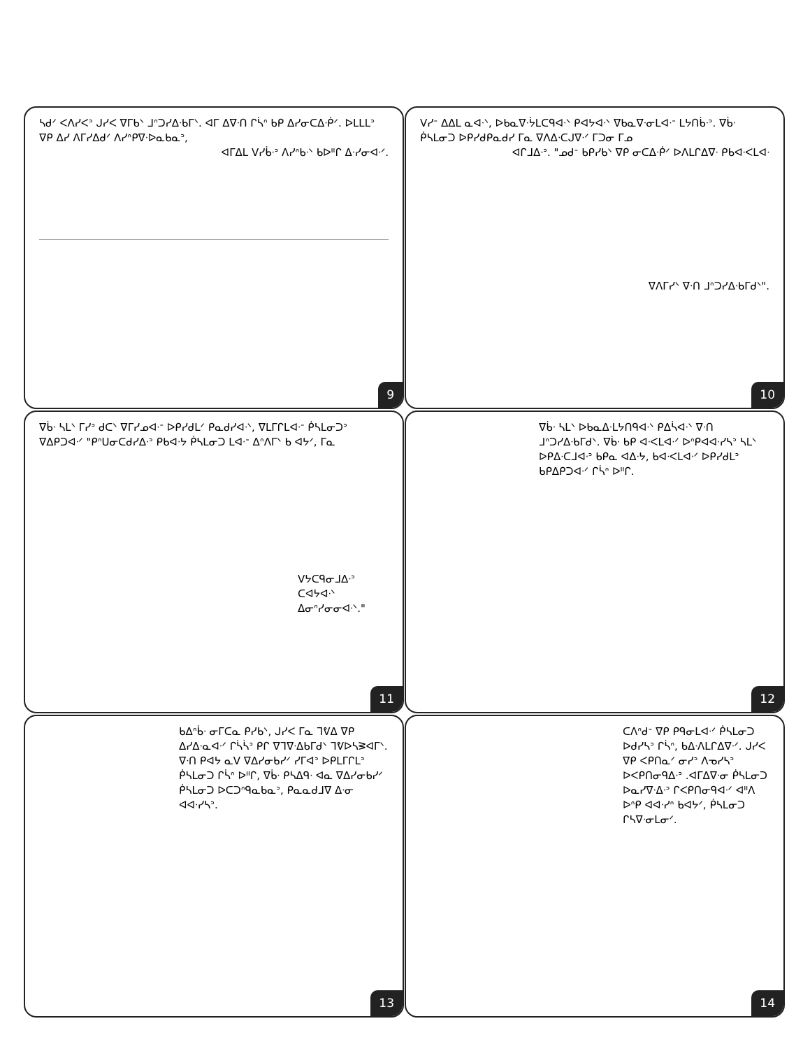ᓴᑯᐟ ᐸᐱᓯᐸᐣ ᒍᓯᐸ ᐁᒥᑲᐠ ᒧᐢᑐᓯᐃᐧᑲᒥᐠ. ᐊᒥ ᐃᐁᐧᑎ ᒋᓵᐢ ᑲᑭ ᐃᓯᓂᑕᐃᐧᑮᐟ. ᐅᒪᒪᒪᐣ ᐁᑭ ᐃᓯ ᐱᒥᓯᐃᑯᐟ ᐱᓯᐢᑭᐁᐧᐅᓇᑲᓇᐣ,
ᐊᒥᐃᒪ ᐯᓯᑳᐧᐣ ᐱᓯᐢᑲᐧᐠ ᑲᐅᐦᒋ ᐃᐧᓯᓂᐊᐧᐟ.
9
ᐯᓯᐨ ᐃᐃᒪ ᓇᐊᐧᐠ, ᐅᑲᓇᐁᐧᔮᒪᑕᑫᐊᐧᐠ ᑭᐊᔭᐊᐧᐠ ᐁᑲᓇᐁᐧᓂᒪᐊᐧᐨ ᒪᔭᑎᑳᐧᐣ. ᐁᑳᐧ ᑮᓴᒪᓂᑐ ᐅᑭᓯᑯᑭᓇᑯᓯ ᒥᓇ ᐁᐱᐃᐧᑕᒍᐁᐧᐟ ᒥᑐᓂ ᒥᓄ
ᐊᒋᒧᐃᐧᐣ. "ᓄᑯᐨ ᑲᑭᓯᑲᐠ ᐁᑭ ᓂᑕᐃᐧᑮᐟ ᐅᐱᒪᒋᐃᐁᐧ ᑭᑲᐊᐧᐸᒪᐊᐧ
ᐁᐱᒥᓯᐠ ᐁᐧᑎ ᒧᐢᑐᓯᐃᐧᑲᒥᑯᐠ".
10
ᐁᑳᐧ ᓴᒪᐠ ᒥᓯᐣ ᑯᑕᐠ ᐁᒥᓯᓄᐊᐧᐨ ᐅᑭᓯᑯᒪᐟ ᑭᓇᑯᓯᐊᐧᐠ, ᐁᒪᒥᒋᒪᐊᐧᐨ ᑮᓴᒪᓂᑐᐣ ᐁᐃᑭᑐᐊᐧᐟ "ᑭᐢᑌᓂᑕᑯᓯᐃᐧᐣ ᑭᑲᐊᐧᔭ ᑮᓴᒪᓂᑐ ᒪᐊᐧᐨ ᐃᐢᐱᒥᐠ ᑲ ᐊᔭᐟ, ᒥᓇ
ᐯᔭᑕᑫᓂᒧᐃᐧᐣ ᑕᐊᔭᐊᐧᐠ ᐃᓂᐢᓯᓂᓂᐊᐧᐠ."
11
ᐁᑳᐧ ᓴᒪᐠ ᐅᑲᓇᐃᐧᒪᔭᑎᑫᐊᐧᐠ ᑭᐃᓵᐊᐧᐠ ᐁᐧᑎ ᒧᐢᑐᓯᐃᐧᑲᒥᑯᐠ. ᐁᑳᐧ ᑲᑭ ᐊᐧᐸᒪᐊᐧᐟ ᐅᐢᑭᐊᐊᐧᓯᓴᐣ ᓴᒪᐠ ᐅᑭᐃᐧᑕᒧᐊᐧᐣ ᑲᑭᓇ ᐊᐃᐧᔭ, ᑲᐊᐧᐸᒪᐊᐧᐟ ᐅᑭᓯᑯᒪᐣ ᑲᑭᐃᑭᑐᐊᐧᐟ ᒋᓵᐢ ᐅᐦᒋ.
12
ᑲᐃᐢᑳᐧ ᓂᒥᑕᓇ ᑭᓯᑲᐠ, ᒍᓯᐸ ᒥᓇ ᒣᕓᐃ ᐁᑭ ᐃᓯᐃᐧᓇᐊᐧᐟ ᒋᓵᓵᐣ ᑭᒋ ᐁᒣᐁᐧᐃᑲᒥᑯᐠ ᒣᕓᐅᓴᕒᐊᒥᐠ. ᐁᐧᑎ ᑭᐊᔭ ᓇᐯ ᐁᐃᓯᓂᑲᓯᐟ ᓯᒥᐊᐣ ᐅᑭᒪᒥᒋᒪᐣ ᑮᓴᒪᓂᑐ ᒋᓵᐢ ᐅᐦᒋ, ᐁᑳᐧ ᑭᓴᐃᑫᐧ ᐊᓇ ᐁᐃᓯᓂᑲᓯᐟ ᑮᓴᒪᓂᑐ ᐅᑕᑐᐢᑫᓇᑲᓇᐣ, ᑭᓇᓇᑯᒧᐁ ᐃᐧᓂ ᐊᐊᐧᓯᓴᐣ.
13
ᑕᐱᐢᑯᐨ ᐁᑭ ᑭᑫᓂᒪᐊᐧᐟ ᑮᓴᒪᓂᑐ ᐅᑯᓯᓴᐣ ᒋᓵᐢ, ᑲᐃᐧᐱᒪᒋᐃᐁᐧᐟ. ᒍᓯᐸ ᐁᑭ ᐸᑭᑎᓇᐟ ᓂᓯᐣ ᐱᓀᓯᓴᐣ ᐅᐸᑭᑎᓂᑫᐃᐧᐣ .ᐊᒥᐃᐁᐧᓂ ᑮᓴᒪᓂᑐ ᐅᓇᓯᐁᐧᐃᐧᐣ ᒋᐸᑭᑎᓂᑫᐊᐧᐟ ᐊᐦᐱ ᐅᐢᑭ ᐊᐊᐧᓯᐢ ᑲᐊᔭᐟ, ᑮᓴᒪᓂᑐ ᒋᓴᐁᐧᓂᒪᓂᐟ.
14